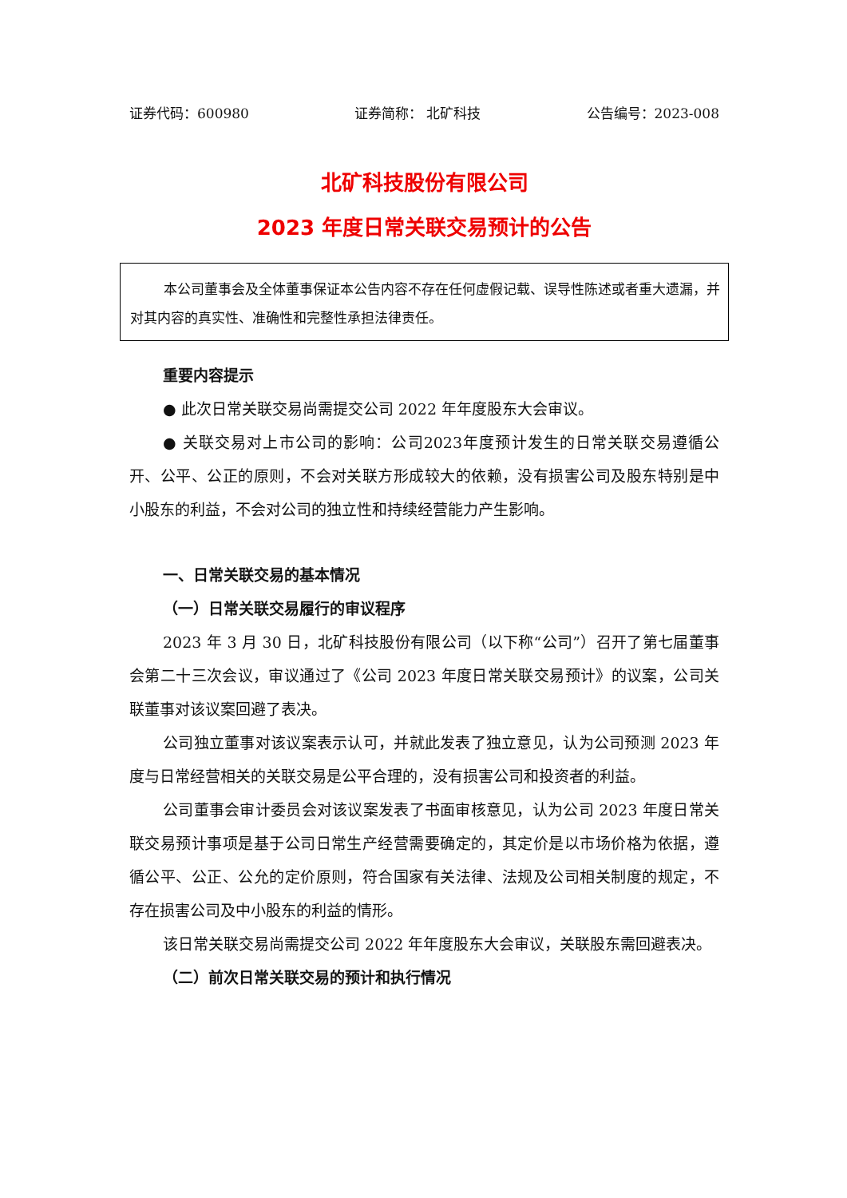证券代码：600980 证券简称： 北矿科技 公告编号：2023-008
北矿科技股份有限公司
2023 年度日常关联交易预计的公告
本公司董事会及全体董事保证本公告内容不存在任何虚假记载、误导性陈述或者重大遗漏，并对其内容的真实性、准确性和完整性承担法律责任。
重要内容提示
● 此次日常关联交易尚需提交公司 2022 年年度股东大会审议。
● 关联交易对上市公司的影响：公司2023年度预计发生的日常关联交易遵循公开、公平、公正的原则，不会对关联方形成较大的依赖，没有损害公司及股东特别是中小股东的利益，不会对公司的独立性和持续经营能力产生影响。
一、日常关联交易的基本情况
（一）日常关联交易履行的审议程序
2023 年 3 月 30 日，北矿科技股份有限公司（以下称“公司”）召开了第七届董事会第二十三次会议，审议通过了《公司 2023 年度日常关联交易预计》的议案，公司关联董事对该议案回避了表决。
公司独立董事对该议案表示认可，并就此发表了独立意见，认为公司预测 2023 年度与日常经营相关的关联交易是公平合理的，没有损害公司和投资者的利益。
公司董事会审计委员会对该议案发表了书面审核意见，认为公司 2023 年度日常关联交易预计事项是基于公司日常生产经营需要确定的，其定价是以市场价格为依据，遵循公平、公正、公允的定价原则，符合国家有关法律、法规及公司相关制度的规定，不存在损害公司及中小股东的利益的情形。
该日常关联交易尚需提交公司 2022 年年度股东大会审议，关联股东需回避表决。
（二）前次日常关联交易的预计和执行情况